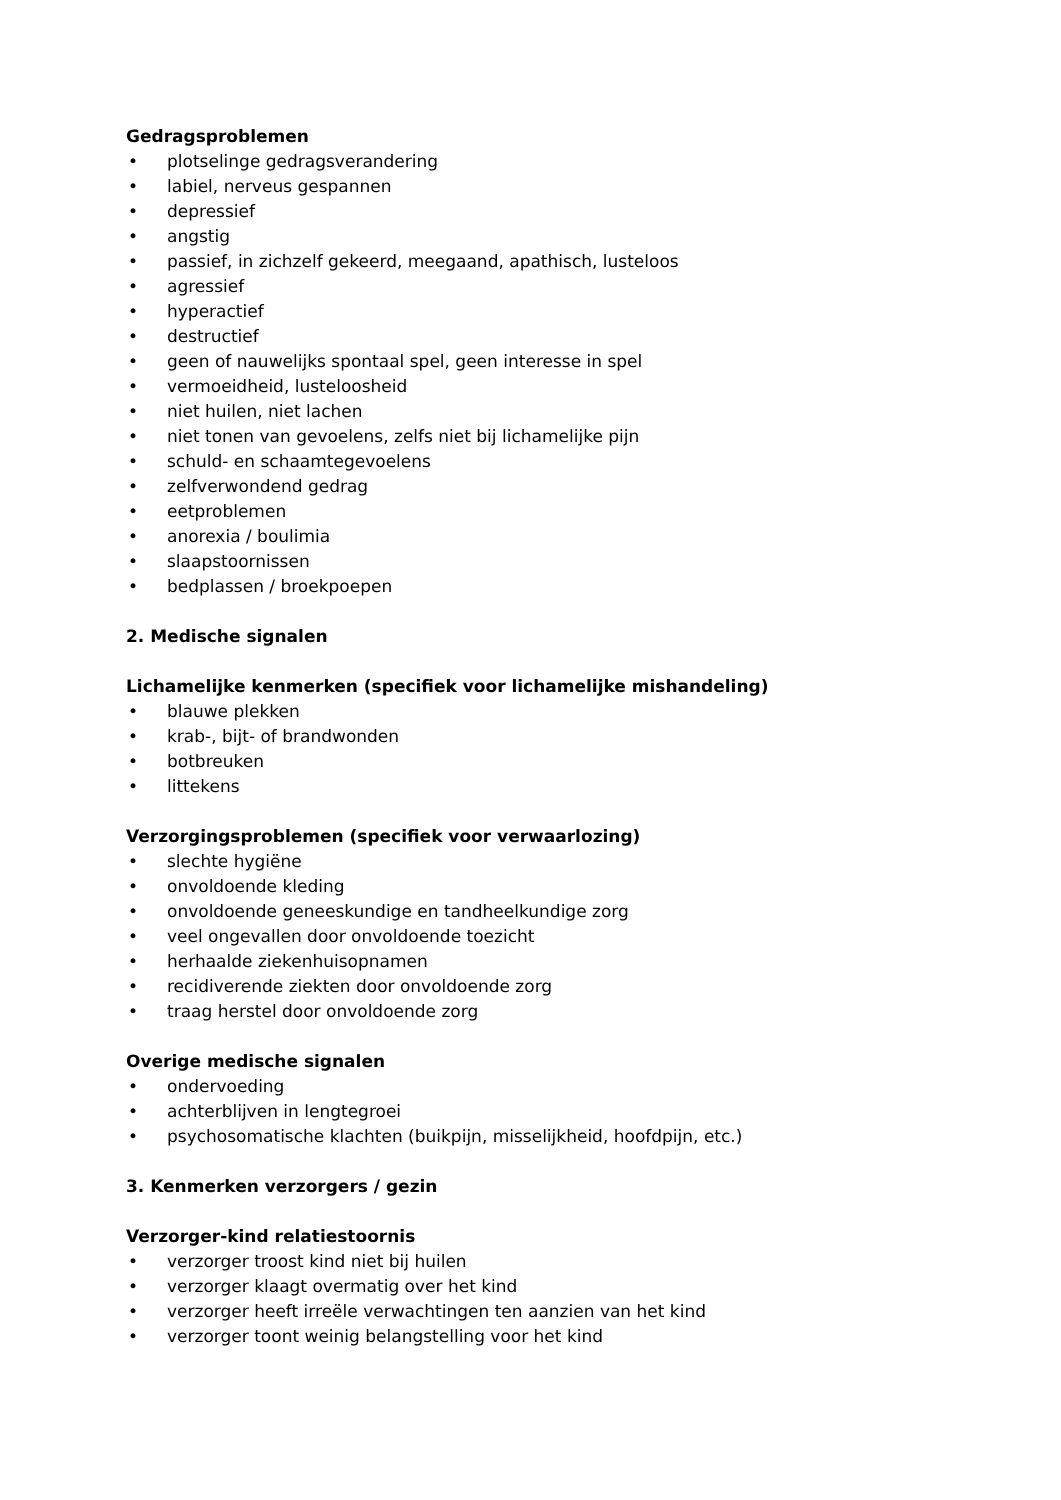Gedragsproblemen
• plotselinge gedragsverandering
• labiel, nerveus gespannen
• depressief
• angstig
• passief, in zichzelf gekeerd, meegaand, apathisch, lusteloos
• agressief
• hyperactief
• destructief
• geen of nauwelijks spontaal spel, geen interesse in spel
• vermoeidheid, lusteloosheid
• niet huilen, niet lachen
• niet tonen van gevoelens, zelfs niet bij lichamelijke pijn
• schuld- en schaamtegevoelens
• zelfverwondend gedrag
• eetproblemen
• anorexia / boulimia
• slaapstoornissen
• bedplassen / broekpoepen
2. Medische signalen
Lichamelijke kenmerken (specifiek voor lichamelijke mishandeling)
• blauwe plekken
• krab-, bijt- of brandwonden
• botbreuken
• littekens
Verzorgingsproblemen (specifiek voor verwaarlozing)
• slechte hygiëne
• onvoldoende kleding
• onvoldoende geneeskundige en tandheelkundige zorg
• veel ongevallen door onvoldoende toezicht
• herhaalde ziekenhuisopnamen
• recidiverende ziekten door onvoldoende zorg
• traag herstel door onvoldoende zorg
Overige medische signalen
• ondervoeding
• achterblijven in lengtegroei
• psychosomatische klachten (buikpijn, misselijkheid, hoofdpijn, etc.)
3. Kenmerken verzorgers / gezin
Verzorger-kind relatiestoornis
• verzorger troost kind niet bij huilen
• verzorger klaagt overmatig over het kind
• verzorger heeft irreële verwachtingen ten aanzien van het kind
• verzorger toont weinig belangstelling voor het kind